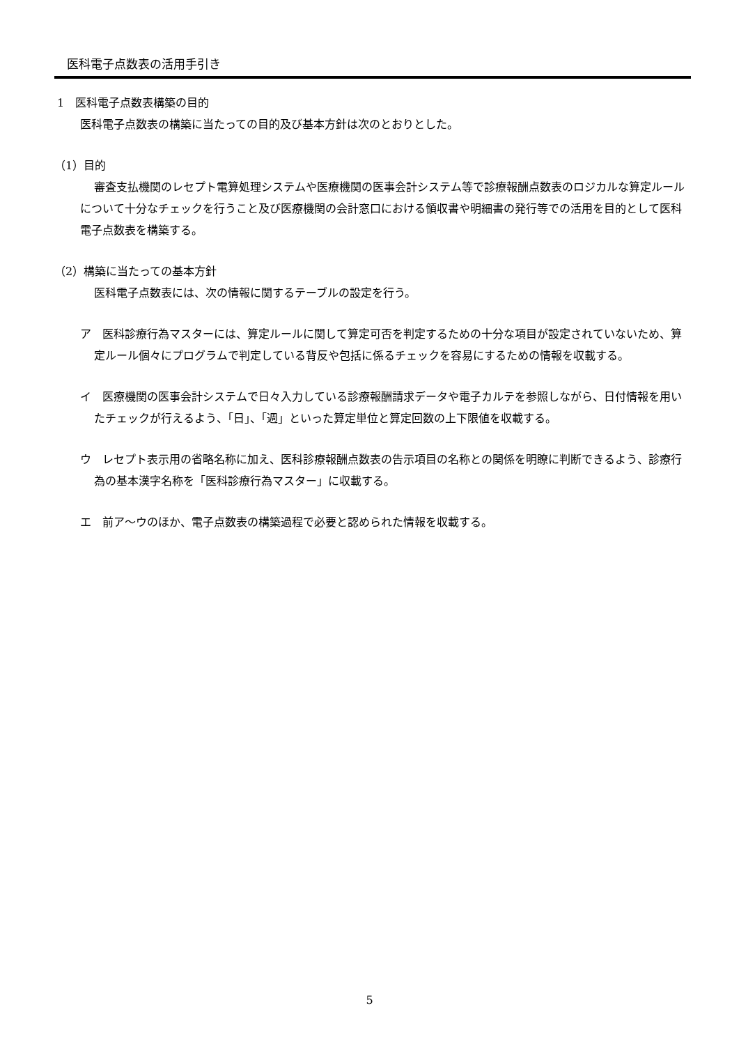医科電子点数表の活用手引き
1　医科電子点数表構築の目的
医科電子点数表の構築に当たっての目的及び基本方針は次のとおりとした。
（1）目的
審査支払機関のレセプト電算処理システムや医療機関の医事会計システム等で診療報酬点数表のロジカルな算定ルールについて十分なチェックを行うこと及び医療機関の会計窓口における領収書や明細書の発行等での活用を目的として医科電子点数表を構築する。
（2）構築に当たっての基本方針
医科電子点数表には、次の情報に関するテーブルの設定を行う。
ア　医科診療行為マスターには、算定ルールに関して算定可否を判定するための十分な項目が設定されていないため、算定ルール個々にプログラムで判定している背反や包括に係るチェックを容易にするための情報を収載する。
イ　医療機関の医事会計システムで日々入力している診療報酬請求データや電子カルテを参照しながら、日付情報を用いたチェックが行えるよう、「日」、「週」といった算定単位と算定回数の上下限値を収載する。
ウ　レセプト表示用の省略名称に加え、医科診療報酬点数表の告示項目の名称との関係を明瞭に判断できるよう、診療行為の基本漢字名称を「医科診療行為マスター」に収載する。
エ　前ア～ウのほか、電子点数表の構築過程で必要と認められた情報を収載する。
5